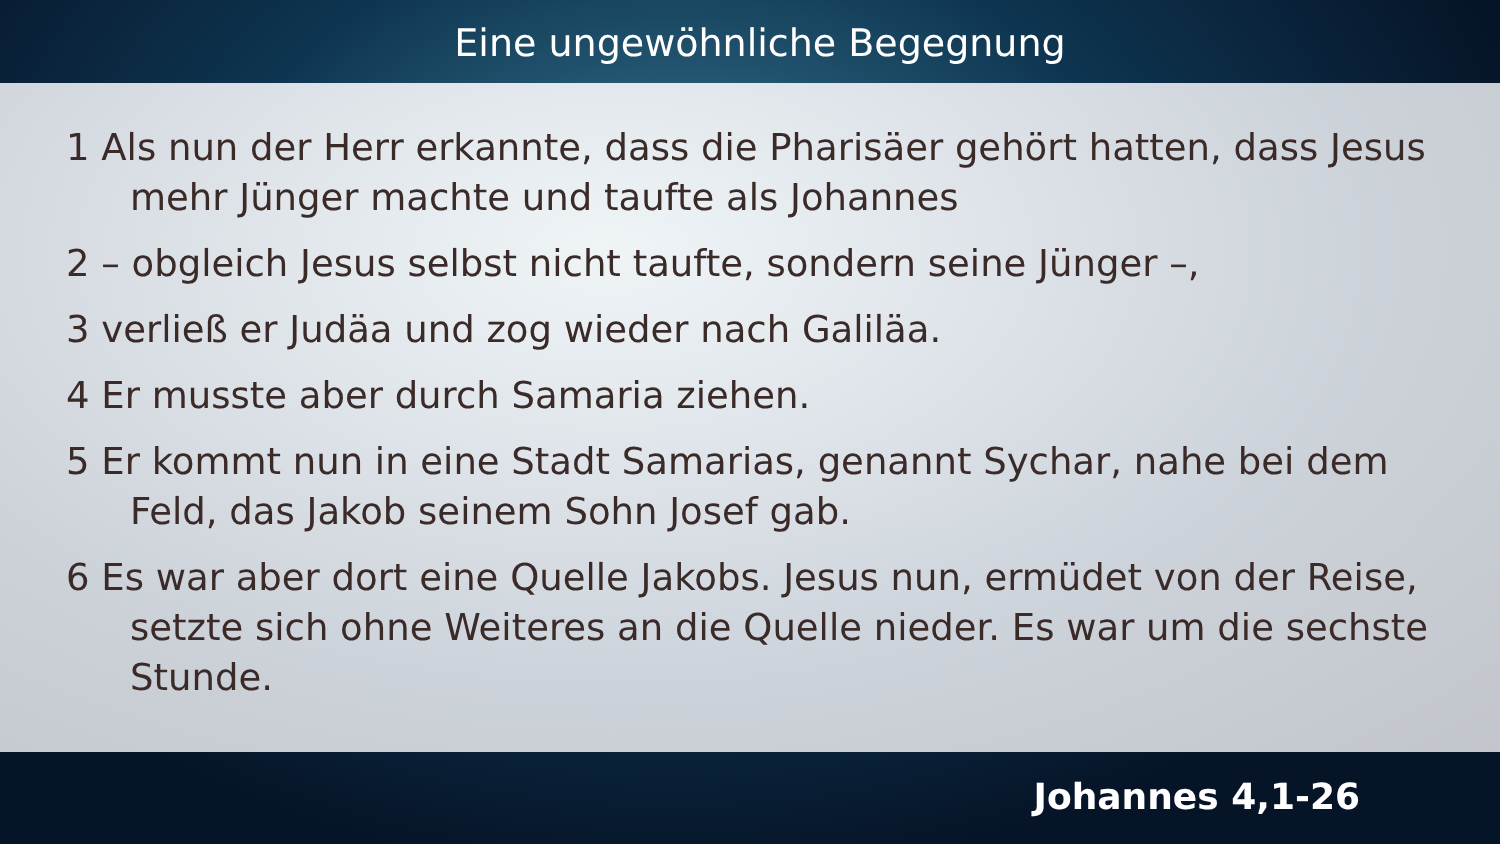Eine ungewöhnliche Begegnung
1 Als nun der Herr erkannte, dass die Pharisäer gehört hatten, dass Jesus mehr Jünger machte und taufte als Johannes
2 – obgleich Jesus selbst nicht taufte, sondern seine Jünger –,
3 verließ er Judäa und zog wieder nach Galiläa.
4 Er musste aber durch Samaria ziehen.
5 Er kommt nun in eine Stadt Samarias, genannt Sychar, nahe bei dem Feld, das Jakob seinem Sohn Josef gab.
6 Es war aber dort eine Quelle Jakobs. Jesus nun, ermüdet von der Reise, setzte sich ohne Weiteres an die Quelle nieder. Es war um die sechste Stunde.
Johannes 4,1-26